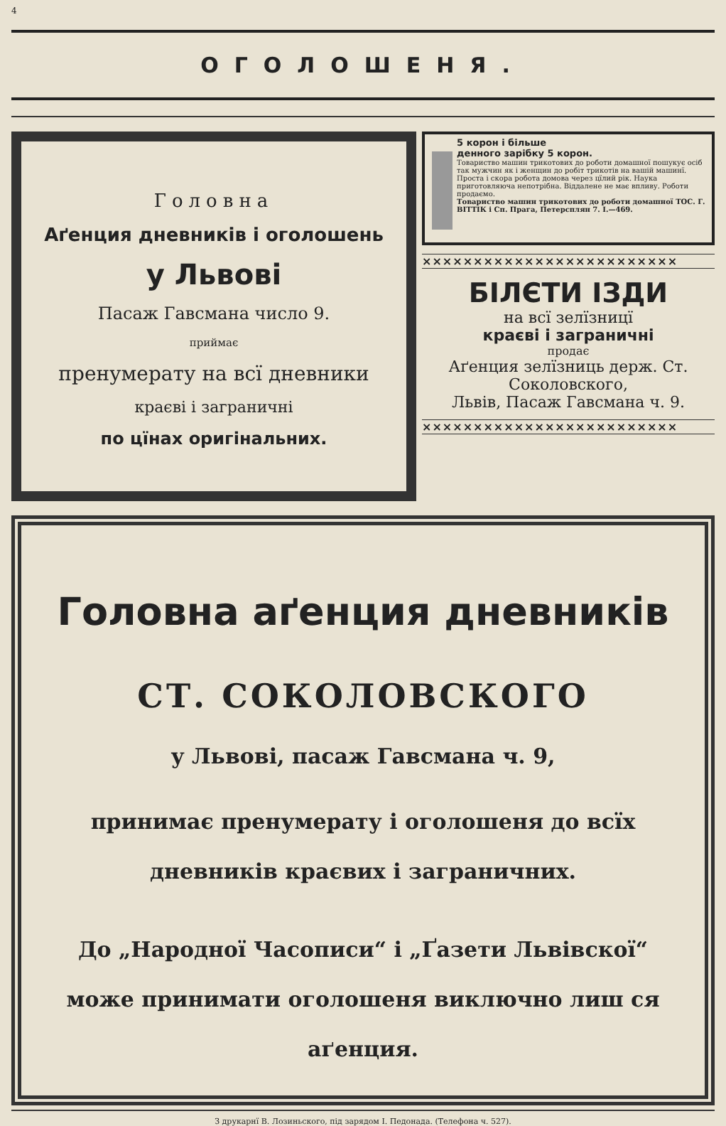4
ОГОЛОШЕНЯ.
Головна
Аґенция дневників і оголошень
у Львові
Пасаж Гавсмана число 9.
приймає
пренумерату на всї дневники
краєві і заграничні
по цїнах оригінальних.
5 корон і більше
денного зарібку 5 корон.
Товариство машин трикотових до роботи домашної пошукує осіб так мужчин як і женщин до робіт трикотів на вашій машинї. Проста і скора робота домова через цїлий рік. Наука приготовляюча непотрібна. Віддалене не має впливу. Роботи продаємо.
Товариство машин трикотових до роботи домашної ТОС. Г. ВІТТІК і Сп. Прага, Петерсплян 7. I.—469.
×××××××××××××××××××××××××
БІЛЄТИ ІЗДИ
на всї зелїзницї
краєві і заграничні
продає
Аґенция зелїзниць держ. Ст. Соколовского,
Львів, Пасаж Гавсмана ч. 9.
×××××××××××××××××××××××××
Головна аґенция дневників
СТ. СОКОЛОВСКОГО
у Львові, пасаж Гавсмана ч. 9,
принимає пренумерату і оголошеня до всїх дневників краєвих і заграничних.
До „Народної Часописи“ і „Ґазети Львівскої“ може принимати оголошеня виключно лиш ся аґенция.
З друкарнї В. Лозиньского, під зарядом І. Педонада. (Телефона ч. 527).